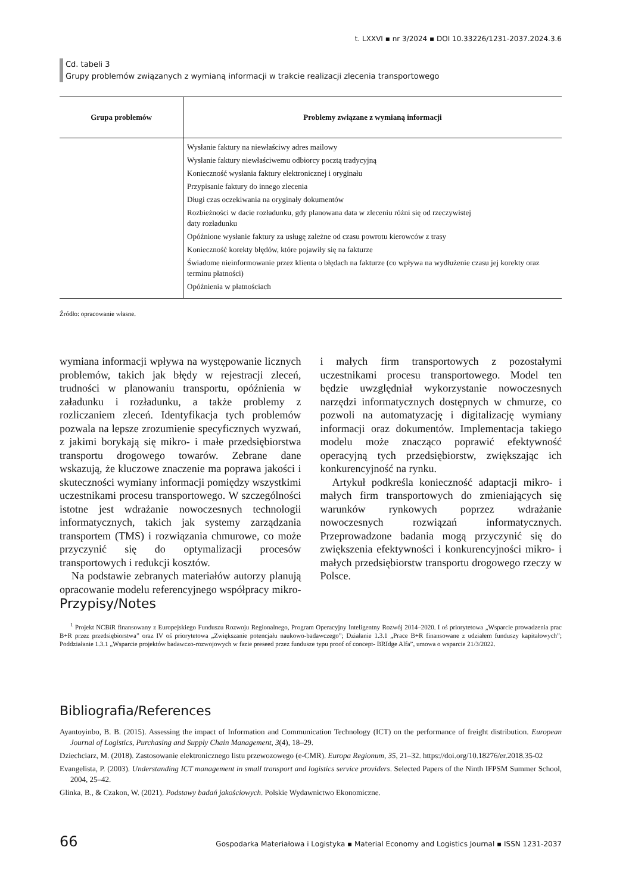t. LXXVI ▪ nr 3/2024 ▪ DOI 10.33226/1231-2037.2024.3.6
Cd. tabeli 3
Grupy problemów związanych z wymianą informacji w trakcie realizacji zlecenia transportowego
| Grupa problemów | Problemy związane z wymianą informacji |
| --- | --- |
| | Wysłanie faktury na niewłaściwy adres mailowy Wysłanie faktury niewłaściwemu odbiorcy pocztą tradycyjną Konieczność wysłania faktury elektronicznej i oryginału Przypisanie faktury do innego zlecenia Długi czas oczekiwania na oryginały dokumentów Rozbieżności w dacie rozładunku, gdy planowana data w zleceniu różni się od rzeczywistej daty rozładunku Opóźnione wysłanie faktury za usługę zależne od czasu powrotu kierowców z trasy Konieczność korekty błędów, które pojawiły się na fakturze Świadome nieinformowanie przez klienta o błędach na fakturze (co wpływa na wydłużenie czasu jej korekty oraz terminu płatności) Opóźnienia w płatnościach |
Źródło: opracowanie własne.
wymiana informacji wpływa na występowanie licznych problemów, takich jak błędy w rejestracji zleceń, trudności w planowaniu transportu, opóźnienia w załadunku i rozładunku, a także problemy z rozliczaniem zleceń. Identyfikacja tych problemów pozwala na lepsze zrozumienie specyficznych wyzwań, z jakimi borykają się mikro- i małe przedsiębiorstwa transportu drogowego towarów. Zebrane dane wskazują, że kluczowe znaczenie ma poprawa jakości i skuteczności wymiany informacji pomiędzy wszystkimi uczestnikami procesu transportowego. W szczególności istotne jest wdrażanie nowoczesnych technologii informatycznych, takich jak systemy zarządzania transportem (TMS) i rozwiązania chmurowe, co może przyczynić się do optymalizacji procesów transportowych i redukcji kosztów.
Na podstawie zebranych materiałów autorzy planują opracowanie modelu referencyjnego współpracy mikro- i małych firm transportowych z pozostałymi uczestnikami procesu transportowego. Model ten będzie uwzględniał wykorzystanie nowoczesnych narzędzi informatycznych dostępnych w chmurze, co pozwoli na automatyzację i digitalizację wymiany informacji oraz dokumentów. Implementacja takiego modelu może znacząco poprawić efektywność operacyjną tych przedsiębiorstw, zwiększając ich konkurencyjność na rynku.
Artykuł podkreśla konieczność adaptacji mikro- i małych firm transportowych do zmieniających się warunków rynkowych poprzez wdrażanie nowoczesnych rozwiązań informatycznych. Przeprowadzone badania mogą przyczynić się do zwiększenia efektywności i konkurencyjności mikro- i małych przedsiębiorstw transportu drogowego rzeczy w Polsce.
Przypisy/Notes
<sup>1</sup> Projekt NCBiR finansowany z Europejskiego Funduszu Rozwoju Regionalnego, Program Operacyjny Inteligentny Rozwój 2014–2020. I oś priorytetowa „Wsparcie prowadzenia prac B+R przez przedsiębiorstwa” oraz IV oś priorytetowa „Zwiększanie potencjału naukowo-badawczego”; Działanie 1.3.1 „Prace B+R finansowane z udziałem funduszy kapitałowych”; Poddziałanie 1.3.1 „Wsparcie projektów badawczo-rozwojowych w fazie preseed przez fundusze typu proof of concept- BRIdge Alfa”, umowa o wsparcie 21/3/2022.
Bibliografia/References
Ayantoyinbo, B. B. (2015). Assessing the impact of Information and Communication Technology (ICT) on the performance of freight distribution. European Journal of Logistics, Purchasing and Supply Chain Management, 3(4), 18–29.
Dziechciarz, M. (2018). Zastosowanie elektronicznego listu przewozowego (e-CMR). Europa Regionum, 35, 21–32. https://doi.org/10.18276/er.2018.35-02
Evangelista, P. (2003). Understanding ICT management in small transport and logistics service providers. Selected Papers of the Ninth IFPSM Summer School, 2004, 25–42.
Glinka, B., & Czakon, W. (2021). Podstawy badań jakościowych. Polskie Wydawnictwo Ekonomiczne.
66 Gospodarka Materiałowa i Logistyka ▪ Material Economy and Logistics Journal ▪ ISSN 1231-2037